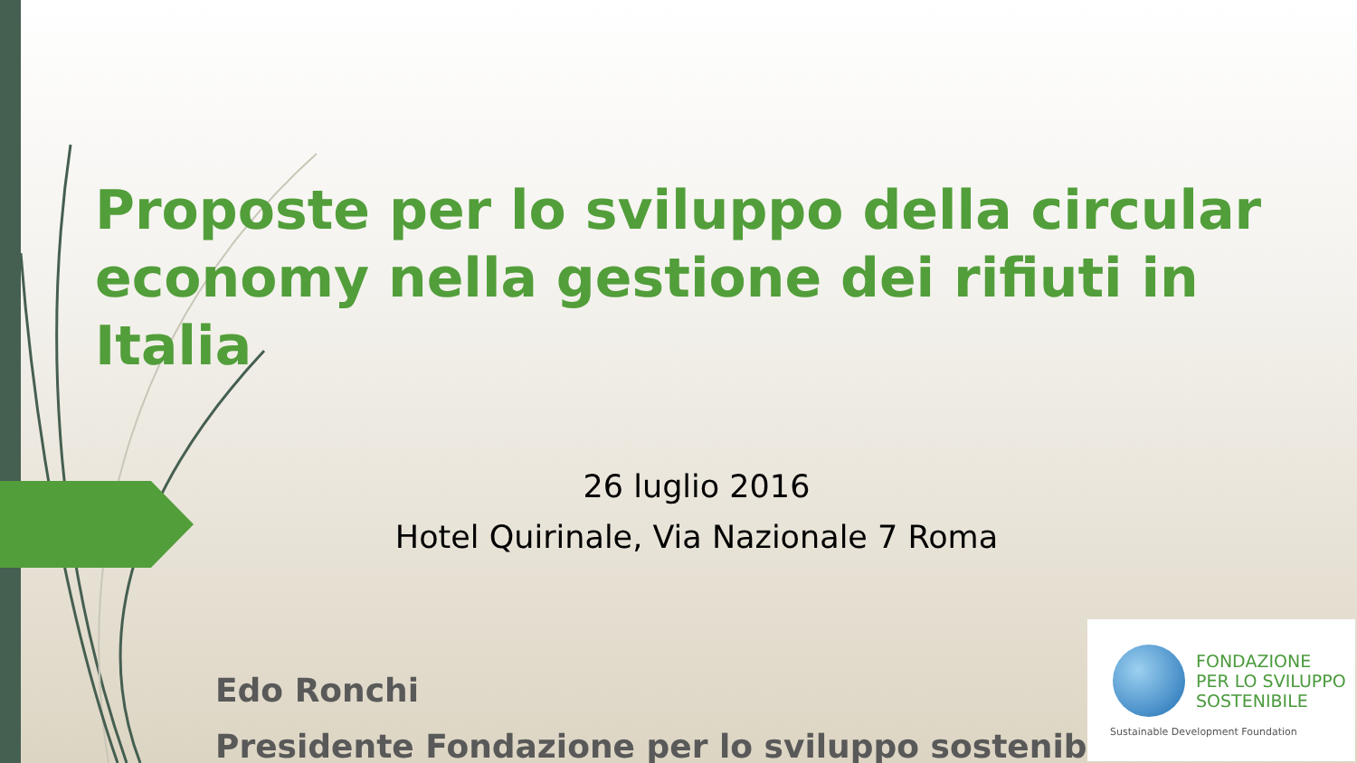Proposte per lo sviluppo della circular economy nella gestione dei rifiuti in Italia
26 luglio 2016
Hotel Quirinale, Via Nazionale 7 Roma
Edo Ronchi
Presidente Fondazione per lo sviluppo sostenibile
FONDAZIONE
PER LO SVILUPPO
SOSTENIBILE
Sustainable Development Foundation